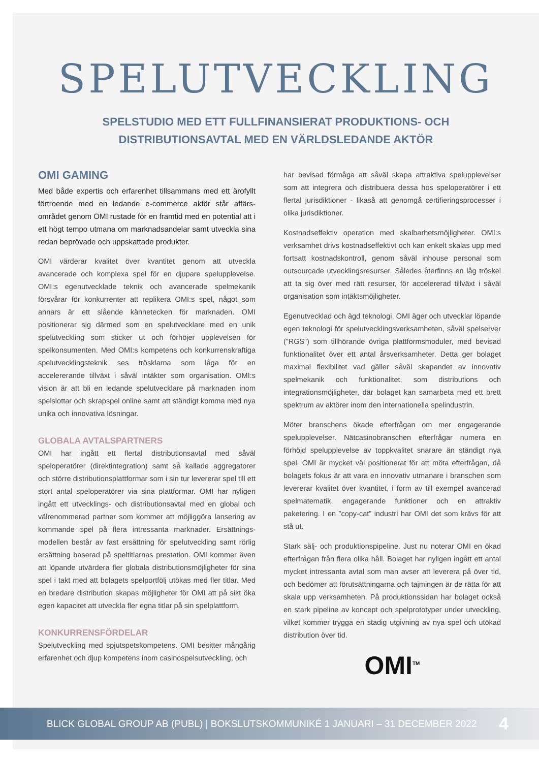SPELUTVECKLING
SPELSTUDIO MED ETT FULLFINANSIERAT PRODUKTIONS- OCH
DISTRIBUTIONSAVTAL MED EN VÄRLDSLEDANDE AKTÖR
OMI GAMING
Med både expertis och erfarenhet tillsammans med ett ärofyllt förtroende med en ledande e-commerce aktör står affärs-området genom OMI rustade för en framtid med en potential att i ett högt tempo utmana om marknadsandelar samt utveckla sina redan beprövade och uppskattade produkter.
OMI värderar kvalitet över kvantitet genom att utveckla avancerade och komplexa spel för en djupare spelupplevelse. OMI:s egenutvecklade teknik och avancerade spelmekanik försvårar för konkurrenter att replikera OMI:s spel, något som annars är ett slående kännetecken för marknaden. OMI positionerar sig därmed som en spelutvecklare med en unik spelutveckling som sticker ut och förhöjer upplevelsen för spelkonsumenten. Med OMI:s kompetens och konkurrenskraftiga spelutvecklingsteknik ses trösklarna som låga för en accelererande tillväxt i såväl intäkter som organisation. OMI:s vision är att bli en ledande spelutvecklare på marknaden inom spelslottar och skrapspel online samt att ständigt komma med nya unika och innovativa lösningar.
GLOBALA AVTALSPARTNERS
OMI har ingått ett flertal distributionsavtal med såväl speloperatörer (direktintegration) samt så kallade aggregatorer och större distributionsplattformar som i sin tur levererar spel till ett stort antal speloperatörer via sina plattformar. OMI har nyligen ingått ett utvecklings- och distributionsavtal med en global och välrenommerad partner som kommer att möjliggöra lansering av kommande spel på flera intressanta marknader. Ersättnings-modellen består av fast ersättning för spelutveckling samt rörlig ersättning baserad på speltitlarnas prestation. OMI kommer även att löpande utvärdera fler globala distributionsmöjligheter för sina spel i takt med att bolagets spelportfölj utökas med fler titlar. Med en bredare distribution skapas möjligheter för OMI att på sikt öka egen kapacitet att utveckla fler egna titlar på sin spelplattform.
KONKURRENSFÖRDELAR
Spelutveckling med spjutspetskompetens. OMI besitter mångårig erfarenhet och djup kompetens inom casinospelsutveckling, och
har bevisad förmåga att såväl skapa attraktiva spelupplevelser som att integrera och distribuera dessa hos speloperatörer i ett flertal jurisdiktioner - likaså att genomgå certifieringsprocesser i olika jurisdiktioner.
Kostnadseffektiv operation med skalbarhetsmöjligheter. OMI:s verksamhet drivs kostnadseffektivt och kan enkelt skalas upp med fortsatt kostnadskontroll, genom såväl inhouse personal som outsourcade utvecklingsresurser. Således återfinns en låg tröskel att ta sig över med rätt resurser, för accelererad tillväxt i såväl organisation som intäktsmöjligheter.
Egenutvecklad och ägd teknologi. OMI äger och utvecklar löpande egen teknologi för spelutvecklingsverksamheten, såväl spelserver (”RGS”) som tillhörande övriga plattformsmoduler, med bevisad funktionalitet över ett antal årsverksamheter. Detta ger bolaget maximal flexibilitet vad gäller såväl skapandet av innovativ spelmekanik och funktionalitet, som distributions och integrationsmöjligheter, där bolaget kan samarbeta med ett brett spektrum av aktörer inom den internationella spelindustrin.
Möter branschens ökade efterfrågan om mer engagerande spelupplevelser. Nätcasinobranschen efterfrågar numera en förhöjd spelupplevelse av toppkvalitet snarare än ständigt nya spel. OMI är mycket väl positionerat för att möta efterfrågan, då bolagets fokus är att vara en innovativ utmanare i branschen som levererar kvalitet över kvantitet, i form av till exempel avancerad spelmatematik, engagerande funktioner och en attraktiv paketering. I en ”copy-cat” industri har OMI det som krävs för att stå ut.
Stark sälj- och produktionspipeline. Just nu noterar OMI en ökad efterfrågan från flera olika håll. Bolaget har nyligen ingått ett antal mycket intressanta avtal som man avser att leverera på över tid, och bedömer att förutsättningarna och tajmingen är de rätta för att skala upp verksamheten. På produktionssidan har bolaget också en stark pipeline av koncept och spelprototyper under utveckling, vilket kommer trygga en stadig utgivning av nya spel och utökad distribution över tid.
OMI<sup>TM</sup>
BLICK GLOBAL GROUP AB (PUBL) | BOKSLUTSKOMMUNIKÉ 1 JANUARI – 31 DECEMBER 2022 4